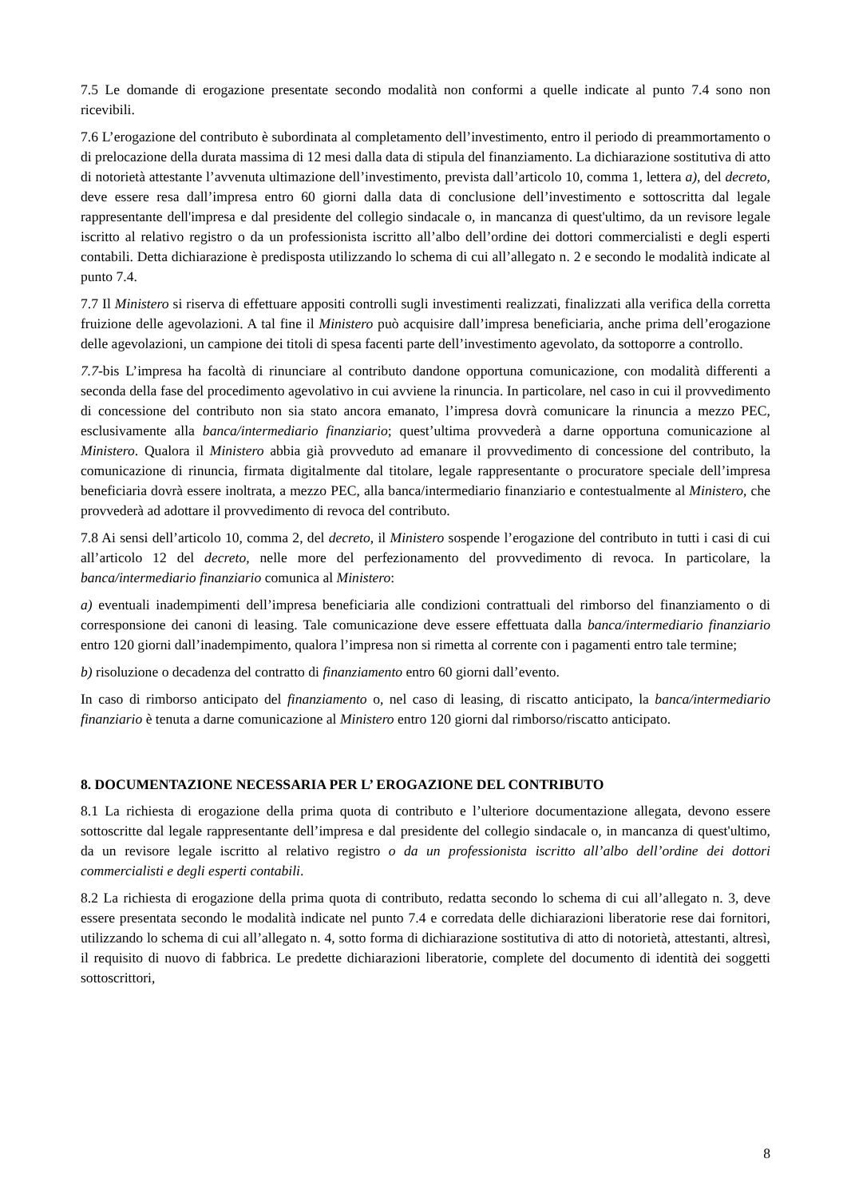7.5 Le domande di erogazione presentate secondo modalità non conformi a quelle indicate al punto 7.4 sono non ricevibili.
7.6 L’erogazione del contributo è subordinata al completamento dell’investimento, entro il periodo di preammortamento o di prelocazione della durata massima di 12 mesi dalla data di stipula del finanziamento. La dichiarazione sostitutiva di atto di notorietà attestante l’avvenuta ultimazione dell’investimento, prevista dall’articolo 10, comma 1, lettera a), del decreto, deve essere resa dall’impresa entro 60 giorni dalla data di conclusione dell’investimento e sottoscritta dal legale rappresentante dell'impresa e dal presidente del collegio sindacale o, in mancanza di quest'ultimo, da un revisore legale iscritto al relativo registro o da un professionista iscritto all’albo dell’ordine dei dottori commercialisti e degli esperti contabili. Detta dichiarazione è predisposta utilizzando lo schema di cui all’allegato n. 2 e secondo le modalità indicate al punto 7.4.
7.7 Il Ministero si riserva di effettuare appositi controlli sugli investimenti realizzati, finalizzati alla verifica della corretta fruizione delle agevolazioni. A tal fine il Ministero può acquisire dall’impresa beneficiaria, anche prima dell’erogazione delle agevolazioni, un campione dei titoli di spesa facenti parte dell’investimento agevolato, da sottoporre a controllo.
7.7-bis L’impresa ha facoltà di rinunciare al contributo dandone opportuna comunicazione, con modalità differenti a seconda della fase del procedimento agevolativo in cui avviene la rinuncia. In particolare, nel caso in cui il provvedimento di concessione del contributo non sia stato ancora emanato, l’impresa dovrà comunicare la rinuncia a mezzo PEC, esclusivamente alla banca/intermediario finanziario; quest’ultima provvederà a darne opportuna comunicazione al Ministero. Qualora il Ministero abbia già provveduto ad emanare il provvedimento di concessione del contributo, la comunicazione di rinuncia, firmata digitalmente dal titolare, legale rappresentante o procuratore speciale dell’impresa beneficiaria dovrà essere inoltrata, a mezzo PEC, alla banca/intermediario finanziario e contestualmente al Ministero, che provvederà ad adottare il provvedimento di revoca del contributo.
7.8 Ai sensi dell’articolo 10, comma 2, del decreto, il Ministero sospende l’erogazione del contributo in tutti i casi di cui all’articolo 12 del decreto, nelle more del perfezionamento del provvedimento di revoca. In particolare, la banca/intermediario finanziario comunica al Ministero:
a) eventuali inadempimenti dell’impresa beneficiaria alle condizioni contrattuali del rimborso del finanziamento o di corresponsione dei canoni di leasing. Tale comunicazione deve essere effettuata dalla banca/intermediario finanziario entro 120 giorni dall’inadempimento, qualora l’impresa non si rimetta al corrente con i pagamenti entro tale termine;
b) risoluzione o decadenza del contratto di finanziamento entro 60 giorni dall’evento.
In caso di rimborso anticipato del finanziamento o, nel caso di leasing, di riscatto anticipato, la banca/intermediario finanziario è tenuta a darne comunicazione al Ministero entro 120 giorni dal rimborso/riscatto anticipato.
8. DOCUMENTAZIONE NECESSARIA PER L’ EROGAZIONE DEL CONTRIBUTO
8.1 La richiesta di erogazione della prima quota di contributo e l’ulteriore documentazione allegata, devono essere sottoscritte dal legale rappresentante dell’impresa e dal presidente del collegio sindacale o, in mancanza di quest'ultimo, da un revisore legale iscritto al relativo registro o da un professionista iscritto all’albo dell’ordine dei dottori commercialisti e degli esperti contabili.
8.2 La richiesta di erogazione della prima quota di contributo, redatta secondo lo schema di cui all’allegato n. 3, deve essere presentata secondo le modalità indicate nel punto 7.4 e corredata delle dichiarazioni liberatorie rese dai fornitori, utilizzando lo schema di cui all’allegato n. 4, sotto forma di dichiarazione sostitutiva di atto di notorietà, attestanti, altresì, il requisito di nuovo di fabbrica. Le predette dichiarazioni liberatorie, complete del documento di identità dei soggetti sottoscrittori,
8